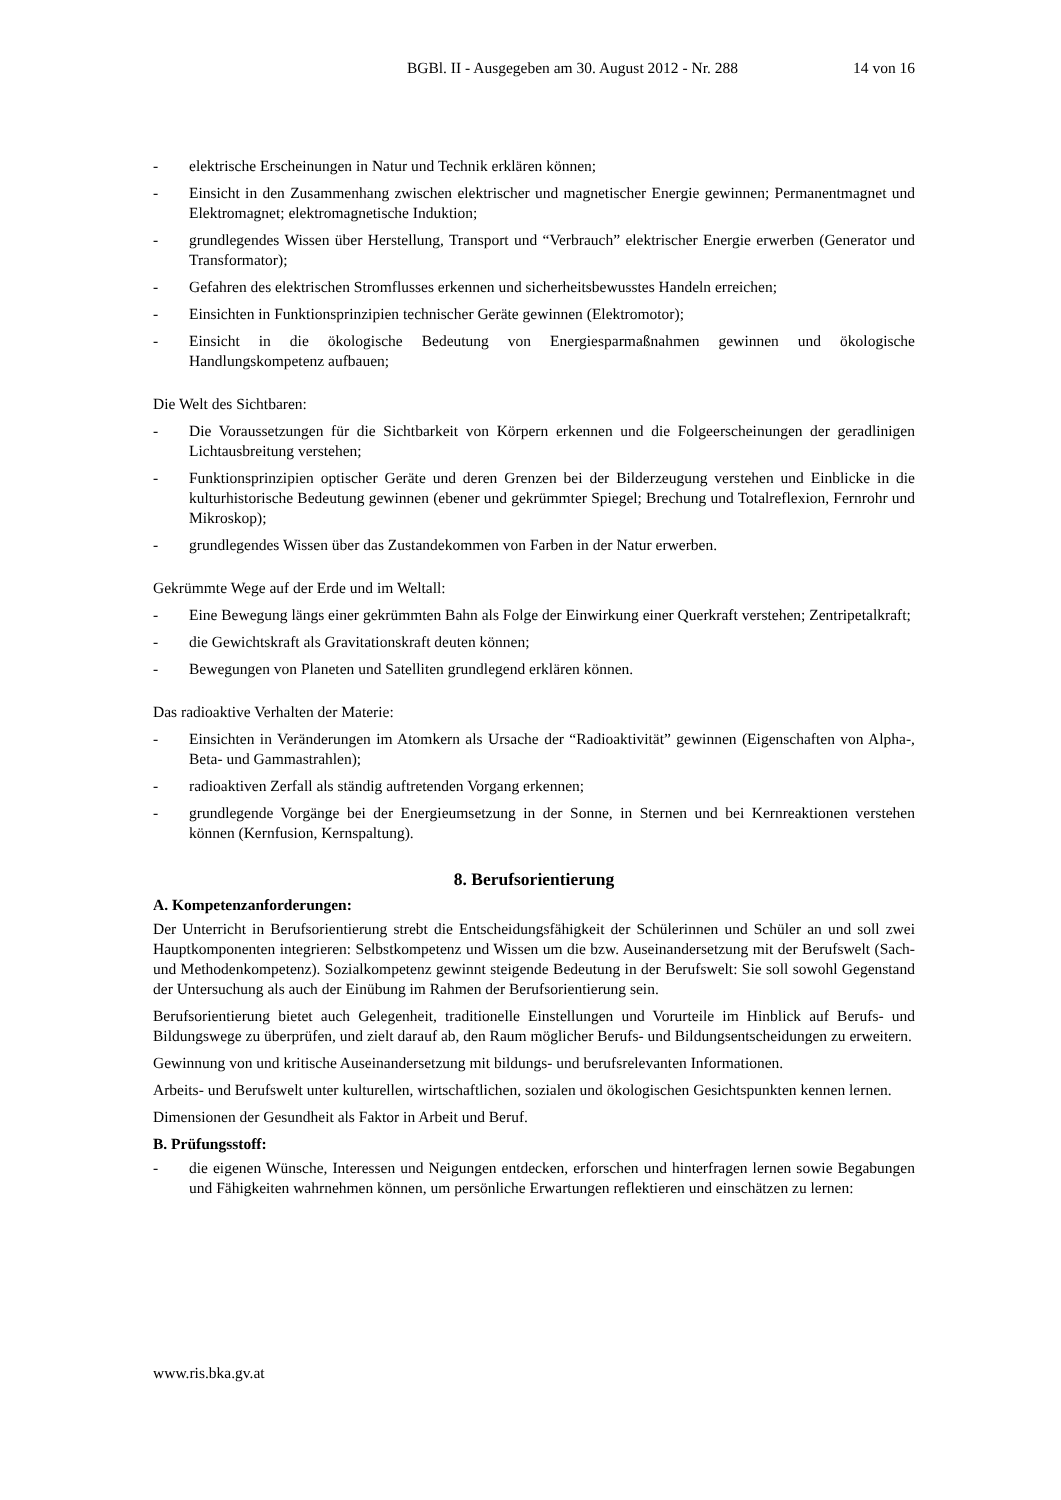BGBl. II - Ausgegeben am 30. August 2012 - Nr. 288 14 von 16
- elektrische Erscheinungen in Natur und Technik erklären können;
- Einsicht in den Zusammenhang zwischen elektrischer und magnetischer Energie gewinnen; Permanentmagnet und Elektromagnet; elektromagnetische Induktion;
- grundlegendes Wissen über Herstellung, Transport und “Verbrauch” elektrischer Energie erwerben (Generator und Transformator);
- Gefahren des elektrischen Stromflusses erkennen und sicherheitsbewusstes Handeln erreichen;
- Einsichten in Funktionsprinzipien technischer Geräte gewinnen (Elektromotor);
- Einsicht in die ökologische Bedeutung von Energiesparmaßnahmen gewinnen und ökologische Handlungskompetenz aufbauen;
Die Welt des Sichtbaren:
- Die Voraussetzungen für die Sichtbarkeit von Körpern erkennen und die Folgeerscheinungen der geradlinigen Lichtausbreitung verstehen;
- Funktionsprinzipien optischer Geräte und deren Grenzen bei der Bilderzeugung verstehen und Einblicke in die kulturhistorische Bedeutung gewinnen (ebener und gekrümmter Spiegel; Brechung und Totalreflexion, Fernrohr und Mikroskop);
- grundlegendes Wissen über das Zustandekommen von Farben in der Natur erwerben.
Gekrümmte Wege auf der Erde und im Weltall:
- Eine Bewegung längs einer gekrümmten Bahn als Folge der Einwirkung einer Querkraft verstehen; Zentripetalkraft;
- die Gewichtskraft als Gravitationskraft deuten können;
- Bewegungen von Planeten und Satelliten grundlegend erklären können.
Das radioaktive Verhalten der Materie:
- Einsichten in Veränderungen im Atomkern als Ursache der “Radioaktivität” gewinnen (Eigenschaften von Alpha-, Beta- und Gammastrahlen);
- radioaktiven Zerfall als ständig auftretenden Vorgang erkennen;
- grundlegende Vorgänge bei der Energieumsetzung in der Sonne, in Sternen und bei Kernreaktionen verstehen können (Kernfusion, Kernspaltung).
8. Berufsorientierung
A. Kompetenzanforderungen:
Der Unterricht in Berufsorientierung strebt die Entscheidungsfähigkeit der Schülerinnen und Schüler an und soll zwei Hauptkomponenten integrieren: Selbstkompetenz und Wissen um die bzw. Auseinandersetzung mit der Berufswelt (Sach- und Methodenkompetenz). Sozialkompetenz gewinnt steigende Bedeutung in der Berufswelt: Sie soll sowohl Gegenstand der Untersuchung als auch der Einübung im Rahmen der Berufsorientierung sein.
Berufsorientierung bietet auch Gelegenheit, traditionelle Einstellungen und Vorurteile im Hinblick auf Berufs- und Bildungswege zu überprüfen, und zielt darauf ab, den Raum möglicher Berufs- und Bildungsentscheidungen zu erweitern.
Gewinnung von und kritische Auseinandersetzung mit bildungs- und berufsrelevanten Informationen.
Arbeits- und Berufswelt unter kulturellen, wirtschaftlichen, sozialen und ökologischen Gesichtspunkten kennen lernen.
Dimensionen der Gesundheit als Faktor in Arbeit und Beruf.
B. Prüfungsstoff:
- die eigenen Wünsche, Interessen und Neigungen entdecken, erforschen und hinterfragen lernen sowie Begabungen und Fähigkeiten wahrnehmen können, um persönliche Erwartungen reflektieren und einschätzen zu lernen:
www.ris.bka.gv.at